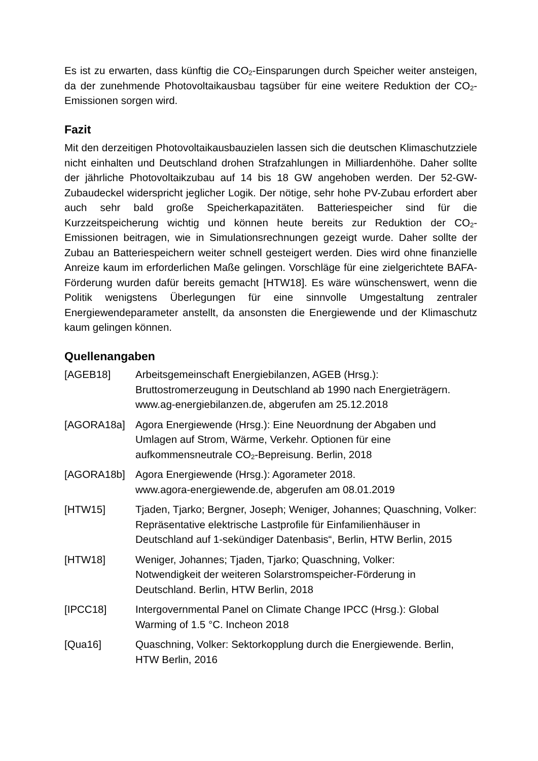Es ist zu erwarten, dass künftig die CO<sub>2</sub>-Einsparungen durch Speicher weiter ansteigen, da der zunehmende Photovoltaikausbau tagsüber für eine weitere Reduktion der CO<sub>2</sub>-Emissionen sorgen wird.
Fazit
Mit den derzeitigen Photovoltaikausbauzielen lassen sich die deutschen Klimaschutzziele nicht einhalten und Deutschland drohen Strafzahlungen in Milliardenhöhe. Daher sollte der jährliche Photovoltaikzubau auf 14 bis 18 GW angehoben werden. Der 52-GW-Zubaudeckel widerspricht jeglicher Logik. Der nötige, sehr hohe PV-Zubau erfordert aber auch sehr bald große Speicherkapazitäten. Batteriespeicher sind für die Kurzzeitspeicherung wichtig und können heute bereits zur Reduktion der CO<sub>2</sub>-Emissionen beitragen, wie in Simulationsrechnungen gezeigt wurde. Daher sollte der Zubau an Batteriespeichern weiter schnell gesteigert werden. Dies wird ohne finanzielle Anreize kaum im erforderlichen Maße gelingen. Vorschläge für eine zielgerichtete BAFA-Förderung wurden dafür bereits gemacht [HTW18]. Es wäre wünschenswert, wenn die Politik wenigstens Überlegungen für eine sinnvolle Umgestaltung zentraler Energiewendeparameter anstellt, da ansonsten die Energiewende und der Klimaschutz kaum gelingen können.
Quellenangaben
[AGEB18] Arbeitsgemeinschaft Energiebilanzen, AGEB (Hrsg.): Bruttostromerzeugung in Deutschland ab 1990 nach Energieträgern. www.ag-energiebilanzen.de, abgerufen am 25.12.2018
[AGORA18a] Agora Energiewende (Hrsg.): Eine Neuordnung der Abgaben und Umlagen auf Strom, Wärme, Verkehr. Optionen für eine aufkommensneutrale CO<sub>2</sub>-Bepreisung. Berlin, 2018
[AGORA18b] Agora Energiewende (Hrsg.): Agorameter 2018.
www.agora-energiewende.de, abgerufen am 08.01.2019
[HTW15] Tjaden, Tjarko; Bergner, Joseph; Weniger, Johannes; Quaschning, Volker: Repräsentative elektrische Lastprofile für Einfamilienhäuser in Deutschland auf 1-sekündiger Datenbasis“, Berlin, HTW Berlin, 2015
[HTW18] Weniger, Johannes; Tjaden, Tjarko; Quaschning, Volker:
Notwendigkeit der weiteren Solarstromspeicher-Förderung in Deutschland. Berlin, HTW Berlin, 2018
[IPCC18] Intergovernmental Panel on Climate Change IPCC (Hrsg.): Global Warming of 1.5 °C. Incheon 2018
[Qua16] Quaschning, Volker: Sektorkopplung durch die Energiewende. Berlin, HTW Berlin, 2016